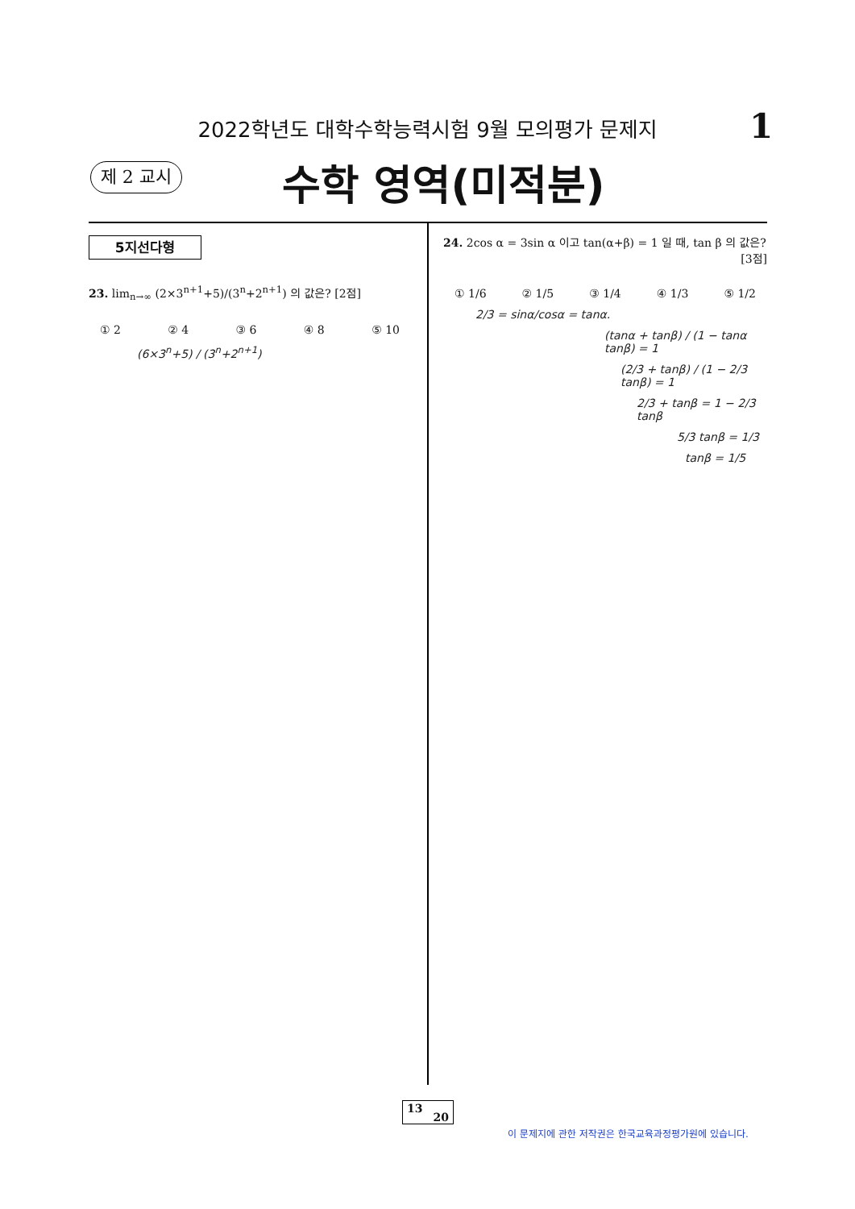2022학년도 대학수학능력시험 9월 모의평가 문제지 1
제 2 교시 수학 영역(미적분)
5지선다형
23. lim<sub>n→∞</sub> (2×3<sup>n+1</sup>+5)/(3<sup>n</sup>+2<sup>n+1</sup>) 의 값은? [2점]
① 2 ② 4 ③ 6 ④ 8 ⑤ 10
(6×3<sup>n</sup>+5) / (3<sup>n</sup>+2<sup>n+1</sup>)
24. 2cos α = 3sin α 이고 tan(α+β) = 1 일 때, tan β 의 값은?
[3점]
① 1/6 ② 1/5 ③ 1/4 ④ 1/3 ⑤ 1/2
2/3 = sinα/cosα = tanα.
(tanα + tanβ) / (1 − tanα tanβ) = 1
(2/3 + tanβ) / (1 − 2/3 tanβ) = 1
2/3 + tanβ = 1 − 2/3 tanβ
5/3 tanβ = 1/3
tanβ = 1/5
13
20
이 문제지에 관한 저작권은 한국교육과정평가원에 있습니다.